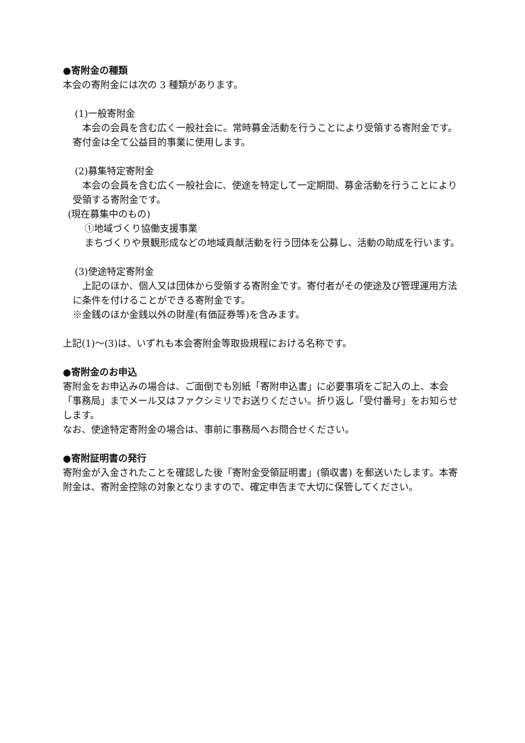●寄附金の種類
本会の寄附金には次の 3 種類があります。
(1)一般寄附金
　本会の会員を含む広く一般社会に。常時募金活動を行うことにより受領する寄附金です。寄付金は全て公益目的事業に使用します。
(2)募集特定寄附金
　本会の会員を含む広く一般社会に、使途を特定して一定期間、募金活動を行うことにより受領する寄附金です。
(現在募集中のもの)
①地域づくり協働支援事業
まちづくりや景観形成などの地域貢献活動を行う団体を公募し、活動の助成を行います。
(3)使途特定寄附金
　上記のほか、個人又は団体から受領する寄附金です。寄付者がその使途及び管理運用方法に条件を付けることができる寄附金です。
※金銭のほか金銭以外の財産(有価証券等)を含みます。
上記(1)～(3)は、いずれも本会寄附金等取扱規程における名称です。
●寄附金のお申込
寄附金をお申込みの場合は、ご面倒でも別紙「寄附申込書」に必要事項をご記入の上、本会「事務局」までメール又はファクシミリでお送りください。折り返し「受付番号」をお知らせします。
なお、使途特定寄附金の場合は、事前に事務局へお問合せください。
●寄附証明書の発行
寄附金が入金されたことを確認した後「寄附金受領証明書」(領収書) を郵送いたします。本寄附金は、寄附金控除の対象となりますので、確定申告まで大切に保管してください。